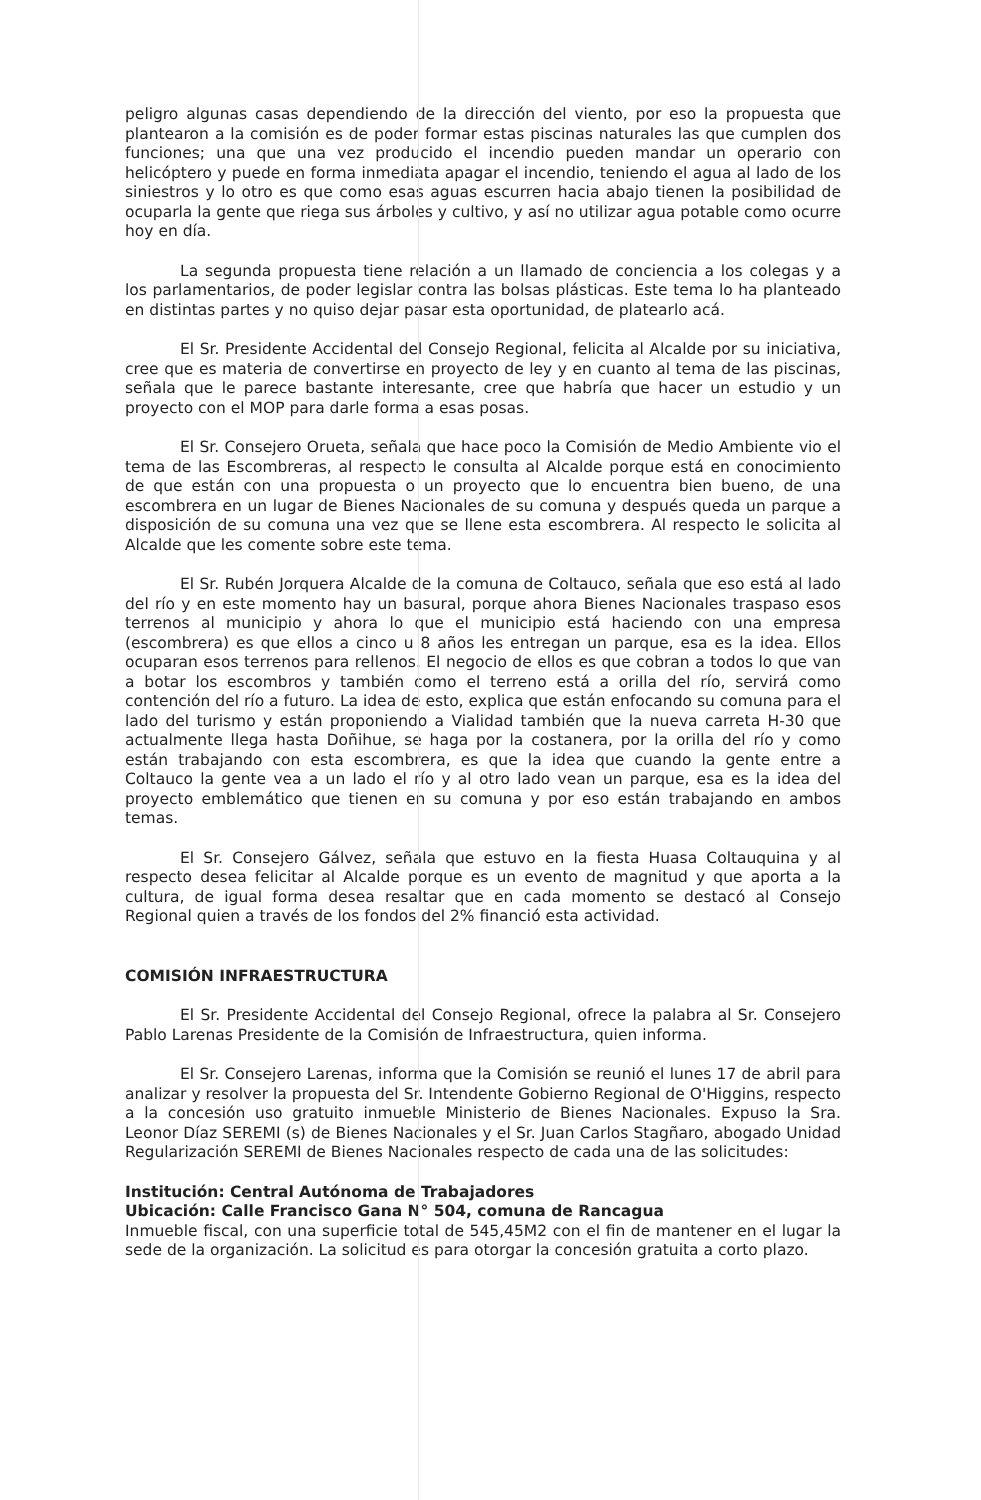peligro algunas casas dependiendo de la dirección del viento, por eso la propuesta que plantearon a la comisión es de poder formar estas piscinas naturales las que cumplen dos funciones; una que una vez producido el incendio pueden mandar un operario con helicóptero y puede en forma inmediata apagar el incendio, teniendo el agua al lado de los siniestros y lo otro es que como esas aguas escurren hacia abajo tienen la posibilidad de ocuparla la gente que riega sus árboles y cultivo, y así no utilizar agua potable como ocurre hoy en día.
La segunda propuesta tiene relación a un llamado de conciencia a los colegas y a los parlamentarios, de poder legislar contra las bolsas plásticas. Este tema lo ha planteado en distintas partes y no quiso dejar pasar esta oportunidad, de platearlo acá.
El Sr. Presidente Accidental del Consejo Regional, felicita al Alcalde por su iniciativa, cree que es materia de convertirse en proyecto de ley y en cuanto al tema de las piscinas, señala que le parece bastante interesante, cree que habría que hacer un estudio y un proyecto con el MOP para darle forma a esas posas.
El Sr. Consejero Orueta, señala que hace poco la Comisión de Medio Ambiente vio el tema de las Escombreras, al respecto le consulta al Alcalde porque está en conocimiento de que están con una propuesta o un proyecto que lo encuentra bien bueno, de una escombrera en un lugar de Bienes Nacionales de su comuna y después queda un parque a disposición de su comuna una vez que se llene esta escombrera. Al respecto le solicita al Alcalde que les comente sobre este tema.
El Sr. Rubén Jorquera Alcalde de la comuna de Coltauco, señala que eso está al lado del río y en este momento hay un basural, porque ahora Bienes Nacionales traspaso esos terrenos al municipio y ahora lo que el municipio está haciendo con una empresa (escombrera) es que ellos a cinco u 8 años les entregan un parque, esa es la idea. Ellos ocuparan esos terrenos para rellenos. El negocio de ellos es que cobran a todos lo que van a botar los escombros y también como el terreno está a orilla del río, servirá como contención del río a futuro. La idea de esto, explica que están enfocando su comuna para el lado del turismo y están proponiendo a Vialidad también que la nueva carreta H-30 que actualmente llega hasta Doñihue, se haga por la costanera, por la orilla del río y como están trabajando con esta escombrera, es que la idea que cuando la gente entre a Coltauco la gente vea a un lado el río y al otro lado vean un parque, esa es la idea del proyecto emblemático que tienen en su comuna y por eso están trabajando en ambos temas.
El Sr. Consejero Gálvez, señala que estuvo en la fiesta Huasa Coltauquina y al respecto desea felicitar al Alcalde porque es un evento de magnitud y que aporta a la cultura, de igual forma desea resaltar que en cada momento se destacó al Consejo Regional quien a través de los fondos del 2% financió esta actividad.
COMISIÓN INFRAESTRUCTURA
El Sr. Presidente Accidental del Consejo Regional, ofrece la palabra al Sr. Consejero Pablo Larenas Presidente de la Comisión de Infraestructura, quien informa.
El Sr. Consejero Larenas, informa que la Comisión se reunió el lunes 17 de abril para analizar y resolver la propuesta del Sr. Intendente Gobierno Regional de O'Higgins, respecto a la concesión uso gratuito inmueble Ministerio de Bienes Nacionales. Expuso la Sra. Leonor Díaz SEREMI (s) de Bienes Nacionales y el Sr. Juan Carlos Stagñaro, abogado Unidad Regularización SEREMI de Bienes Nacionales respecto de cada una de las solicitudes:
Institución: Central Autónoma de Trabajadores
Ubicación: Calle Francisco Gana N° 504, comuna de Rancagua
Inmueble fiscal, con una superficie total de 545,45M2 con el fin de mantener en el lugar la sede de la organización. La solicitud es para otorgar la concesión gratuita a corto plazo.